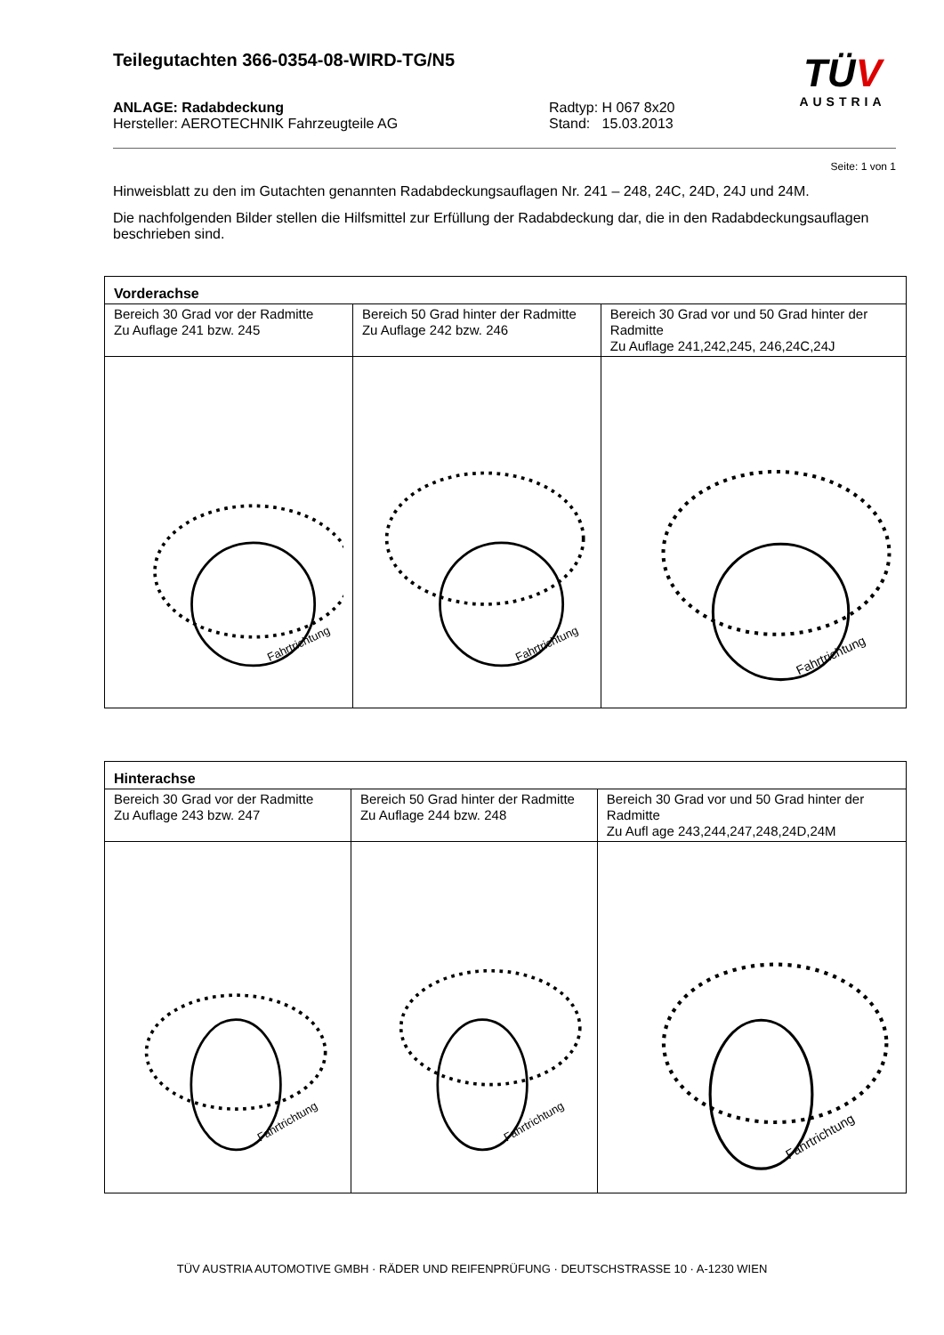Teilegutachten 366-0354-08-WIRD-TG/N5
TÜV
AUSTRIA
ANLAGE: Radabdeckung
Hersteller: AEROTECHNIK Fahrzeugteile AG
Radtyp: H 067 8x20
Stand: 15.03.2013
Seite: 1 von 1
Hinweisblatt zu den im Gutachten genannten Radabdeckungsauflagen Nr. 241 – 248, 24C, 24D, 24J und 24M.
Die nachfolgenden Bilder stellen die Hilfsmittel zur Erfüllung der Radabdeckung dar, die in den Radabdeckungsauflagen beschrieben sind.
| Vorderachse | | |
| --- | --- | --- |
| Bereich 30 Grad vor der Radmitte Zu Auflage 241 bzw. 245 | Bereich 50 Grad hinter der Radmitte Zu Auflage 242 bzw. 246 | Bereich 30 Grad vor und 50 Grad hinter der Radmitte Zu Auflage 241,242,245, 246,24C,24J |
| Fahrtrichtung | Fahrtrichtung | Fahrtrichtung |
| Hinterachse | | |
| --- | --- | --- |
| Bereich 30 Grad vor der Radmitte Zu Auflage 243 bzw. 247 | Bereich 50 Grad hinter der Radmitte Zu Auflage 244 bzw. 248 | Bereich 30 Grad vor und 50 Grad hinter der Radmitte Zu Aufl age 243,244,247,248,24D,24M |
| Fahrtrichtung | Fahrtrichtung | Fahrtrichtung |
TÜV AUSTRIA AUTOMOTIVE GMBH · RÄDER UND REIFENPRÜFUNG · DEUTSCHSTRASSE 10 · A-1230 WIEN